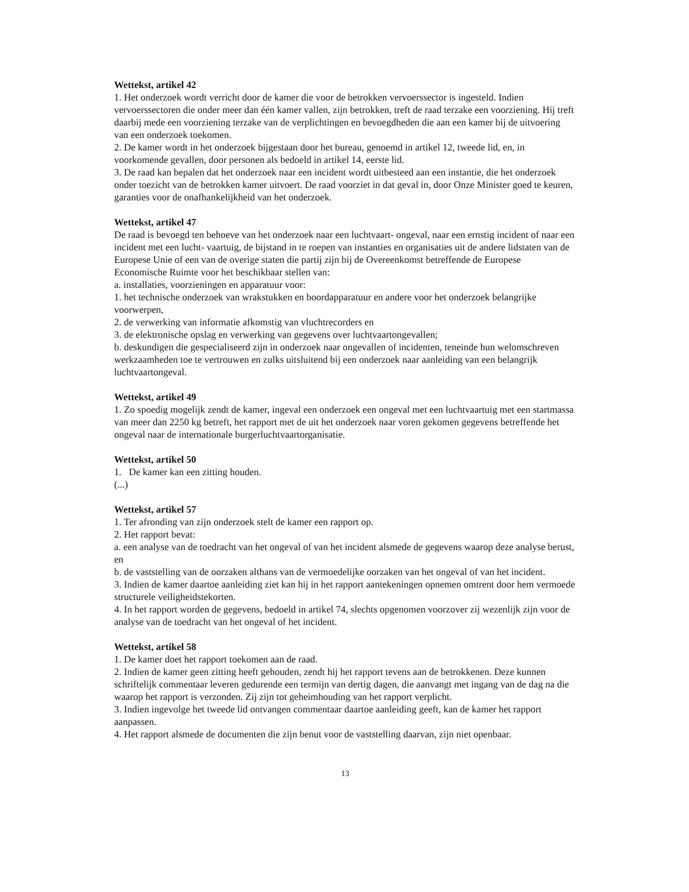Wettekst, artikel 42
1. Het onderzoek wordt verricht door de kamer die voor de betrokken vervoerssector is ingesteld. Indien vervoerssectoren die onder meer dan één kamer vallen, zijn betrokken, treft de raad terzake een voorziening. Hij treft daarbij mede een voorziening terzake van de verplichtingen en bevoegdheden die aan een kamer bij de uitvoering van een onderzoek toekomen.
2. De kamer wordt in het onderzoek bijgestaan door het bureau, genoemd in artikel 12, tweede lid, en, in voorkomende gevallen, door personen als bedoeld in artikel 14, eerste lid.
3. De raad kan bepalen dat het onderzoek naar een incident wordt uitbesteed aan een instantie, die het onderzoek onder toezicht van de betrokken kamer uitvoert. De raad voorziet in dat geval in, door Onze Minister goed te keuren, garanties voor de onafhankelijkheid van het onderzoek.
Wettekst, artikel 47
De raad is bevoegd ten behoeve van het onderzoek naar een luchtvaart- ongeval, naar een ernstig incident of naar een incident met een lucht- vaartuig, de bijstand in te roepen van instanties en organisaties uit de andere lidstaten van de Europese Unie of een van de overige staten die partij zijn bij de Overeenkomst betreffende de Europese Economische Ruimte voor het beschikbaar stellen van:
a. installaties, voorzieningen en apparatuur voor:
1. het technische onderzoek van wrakstukken en boordapparatuur en andere voor het onderzoek belangrijke voorwerpen,
2. de verwerking van informatie afkomstig van vluchtrecorders en
3. de elektronische opslag en verwerking van gegevens over luchtvaartongevallen;
b. deskundigen die gespecialiseerd zijn in onderzoek naar ongevallen of incidenten, teneinde hun welomschreven werkzaamheden toe te vertrouwen en zulks uitsluitend bij een onderzoek naar aanleiding van een belangrijk luchtvaartongeval.
Wettekst, artikel 49
1. Zo spoedig mogelijk zendt de kamer, ingeval een onderzoek een ongeval met een luchtvaartuig met een startmassa van meer dan 2250 kg betreft, het rapport met de uit het onderzoek naar voren gekomen gegevens betreffende het ongeval naar de internationale burgerluchtvaartorganisatie.
Wettekst, artikel 50
1. De kamer kan een zitting houden.
(...)
Wettekst, artikel 57
1. Ter afronding van zijn onderzoek stelt de kamer een rapport op.
2. Het rapport bevat:
a. een analyse van de toedracht van het ongeval of van het incident alsmede de gegevens waarop deze analyse berust, en
b. de vaststelling van de oorzaken althans van de vermoedelijke oorzaken van het ongeval of van het incident.
3. Indien de kamer daartoe aanleiding ziet kan hij in het rapport aantekeningen opnemen omtrent door hem vermoede structurele veiligheidstekorten.
4. In het rapport worden de gegevens, bedoeld in artikel 74, slechts opgenomen voorzover zij wezenlijk zijn voor de analyse van de toedracht van het ongeval of het incident.
Wettekst, artikel 58
1. De kamer doet het rapport toekomen aan de raad.
2. Indien de kamer geen zitting heeft gehouden, zendt hij het rapport tevens aan de betrokkenen. Deze kunnen schriftelijk commentaar leveren gedurende een termijn van dertig dagen, die aanvangt met ingang van de dag na die waarop het rapport is verzonden. Zij zijn tot geheimhouding van het rapport verplicht.
3. Indien ingevolge het tweede lid ontvangen commentaar daartoe aanleiding geeft, kan de kamer het rapport aanpassen.
4. Het rapport alsmede de documenten die zijn benut voor de vaststelling daarvan, zijn niet openbaar.
13